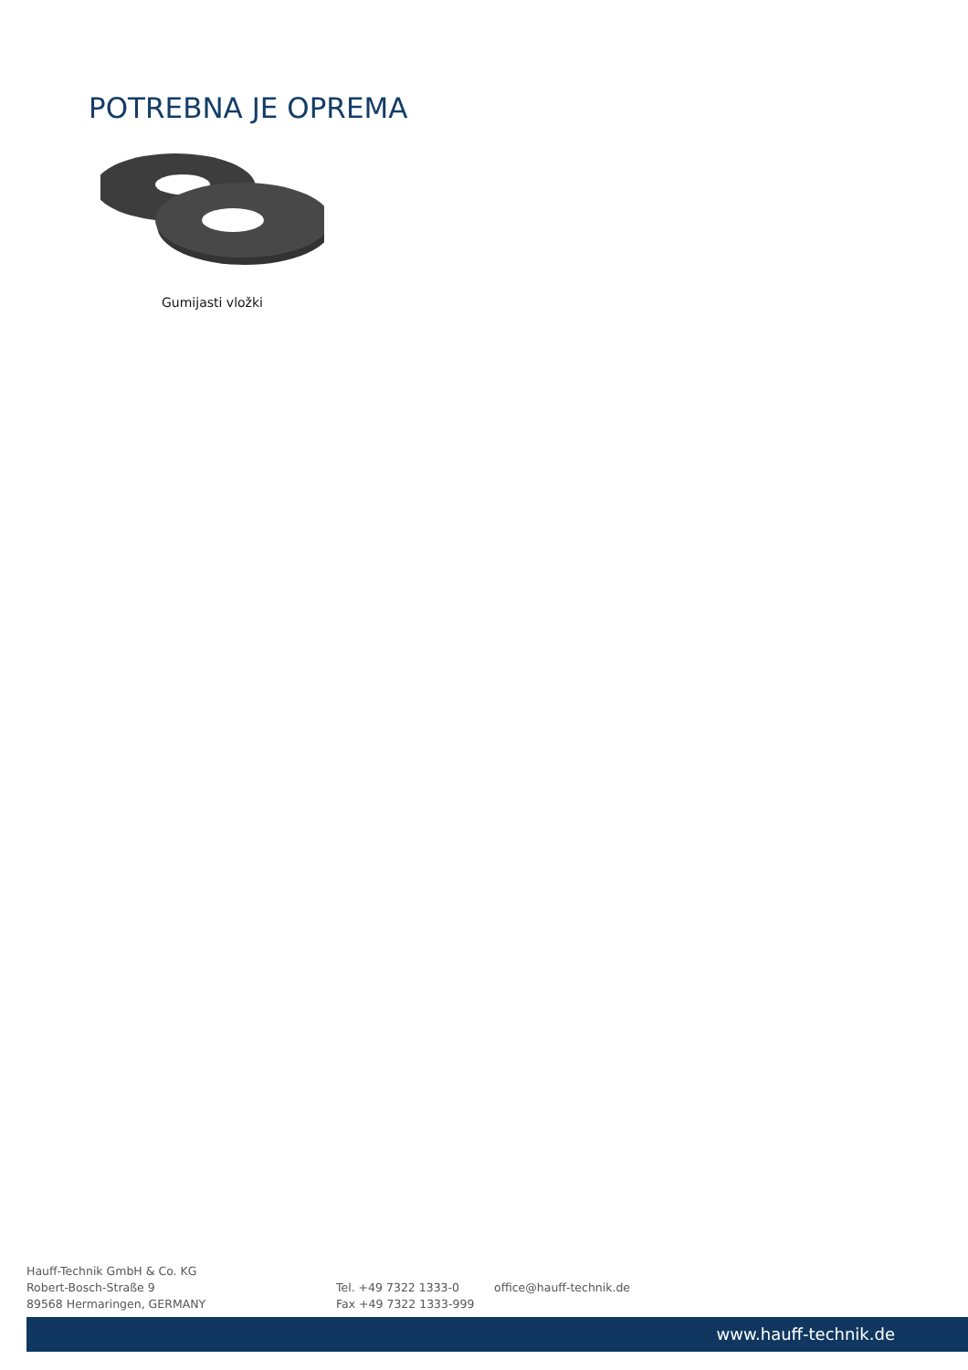POTREBNA JE OPREMA
Gumijasti vložki
Hauff-Technik GmbH & Co. KG
Robert-Bosch-Straße 9
89568 Hermaringen, GERMANY
Tel. +49 7322 1333-0
Fax +49 7322 1333-999
office@hauff-technik.de
www.hauff-technik.de